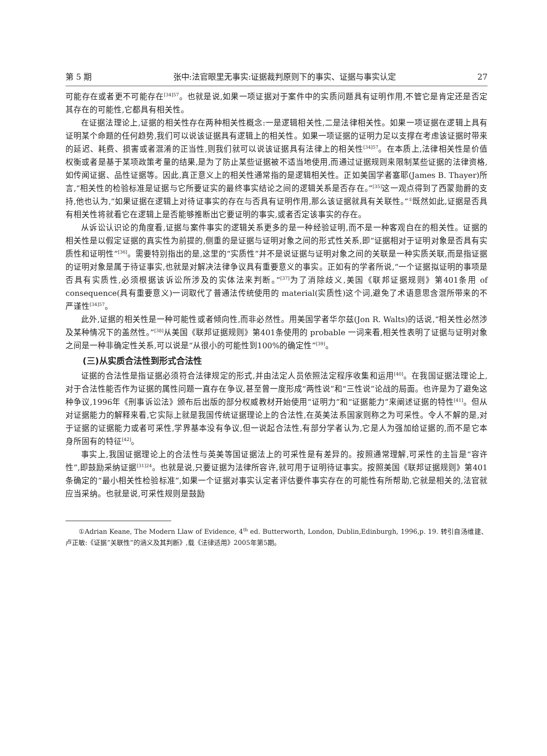第 5 期 张中:法官眼里无事实:证据裁判原则下的事实、证据与事实认定 27
可能存在或者更不可能存在<sup>[34]57</sup>。也就是说,如果一项证据对于案件中的实质问题具有证明作用,不管它是肯定还是否定其存在的可能性,它都具有相关性。
在证据法理论上,证据的相关性存在两种相关性概念:一是逻辑相关性,二是法律相关性。如果一项证据在逻辑上具有证明某个命题的任何趋势,我们可以说该证据具有逻辑上的相关性。如果一项证据的证明力足以支撑在考虑该证据时带来的延迟、耗费、损害或者混淆的正当性,则我们就可以说该证据具有法律上的相关性<sup>[34]57</sup>。在本质上,法律相关性是价值权衡或者是基于某项政策考量的结果,是为了防止某些证据被不适当地使用,而通过证据规则来限制某些证据的法律资格,如传闻证据、品性证据等。因此,真正意义上的相关性通常指的是逻辑相关性。正如美国学者塞耶(James B. Thayer)所言,“相关性的检验标准是证据与它所要证实的最终事实结论之间的逻辑关系是否存在。”<sup>[35]</sup>这一观点得到了西蒙勋爵的支持,他也认为,“如果证据在逻辑上对待证事实的存在与否具有证明作用,那么该证据就具有关联性。”<sup>①</sup>既然如此,证据是否具有相关性将就看它在逻辑上是否能够推断出它要证明的事实,或者否定该事实的存在。
从诉讼认识论的角度看,证据与案件事实的逻辑关系更多的是一种经验证明,而不是一种客观自在的相关性。证据的相关性是以假定证据的真实性为前提的,侧重的是证据与证明对象之间的形式性关系,即“证据相对于证明对象是否具有实质性和证明性”<sup>[36]</sup>。需要特别指出的是,这里的“实质性”并不是说证据与证明对象之间的关联是一种实质关联,而是指证据的证明对象是属于待证事实,也就是对解决法律争议具有重要意义的事实。正如有的学者所说,“一个证据拟证明的事项是否具有实质性,必须根据该诉讼所涉及的实体法来判断。”<sup>[37]</sup>为了消除歧义,美国《联邦证据规则》第401条用 of consequence(具有重要意义)一词取代了普通法传统使用的 material(实质性)这个词,避免了术语意思含混所带来的不严谨性<sup>[34]57</sup>。
此外,证据的相关性是一种可能性或者倾向性,而非必然性。用美国学者华尔兹(Jon R. Walts)的话说,“相关性必然涉及某种情况下的盖然性。”<sup>[38]</sup>从美国《联邦证据规则》第401条使用的 probable 一词来看,相关性表明了证据与证明对象之间是一种非确定性关系,可以说是“从很小的可能性到100%的确定性”<sup>[39]</sup>。
(三)从实质合法性到形式合法性
证据的合法性是指证据必须符合法律规定的形式,并由法定人员依照法定程序收集和运用<sup>[40]</sup>。在我国证据法理论上,对于合法性能否作为证据的属性问题一直存在争议,甚至曾一度形成“两性说”和“三性说”论战的局面。也许是为了避免这种争议,1996年《刑事诉讼法》颁布后出版的部分权威教材开始使用“证明力”和“证据能力”来阐述证据的特性<sup>[41]</sup>。但从对证据能力的解释来看,它实际上就是我国传统证据理论上的合法性,在英美法系国家则称之为可采性。令人不解的是,对于证据的证据能力或者可采性,学界基本没有争议,但一说起合法性,有部分学者认为,它是人为强加给证据的,而不是它本身所固有的特征<sup>[42]</sup>。
事实上,我国证据理论上的合法性与英美等国证据法上的可采性是有差异的。按照通常理解,可采性的主旨是“容许性”,即鼓励采纳证据<sup>[31]24</sup>。也就是说,只要证据为法律所容许,就可用于证明待证事实。按照美国《联邦证据规则》第401条确定的“最小相关性检验标准”,如果一个证据对事实认定者评估要件事实存在的可能性有所帮助,它就是相关的,法官就应当采纳。也就是说,可采性规则是鼓励
①Adrian Keane, The Modern Llaw of Evidence, 4<sup>th</sup> ed. Butterworth, London, Dublin,Edinburgh, 1996,p. 19. 转引自汤维建、卢正敏:《证据“关联性”的涵义及其判断》,载《法律适用》2005年第5期。